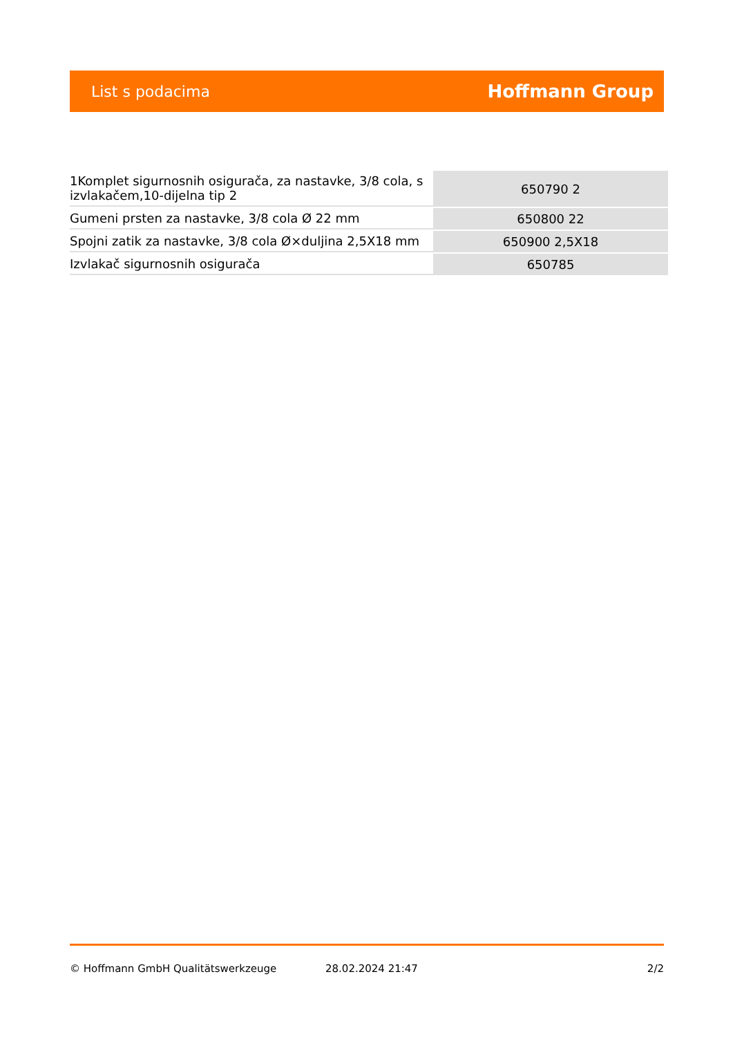List s podacima Hoffmann Group
| 1Komplet sigurnosnih osigurača, za nastavke, 3/8 cola, s izvlakačem,10-dijelna tip 2 | 650790 2 |
| Gumeni prsten za nastavke, 3/8 cola Ø 22 mm | 650800 22 |
| Spojni zatik za nastavke, 3/8 cola Ø×duljina 2,5X18 mm | 650900 2,5X18 |
| Izvlakač sigurnosnih osigurača | 650785 |
© Hoffmann GmbH Qualitätswerkzeuge 28.02.2024 21:47 2/2